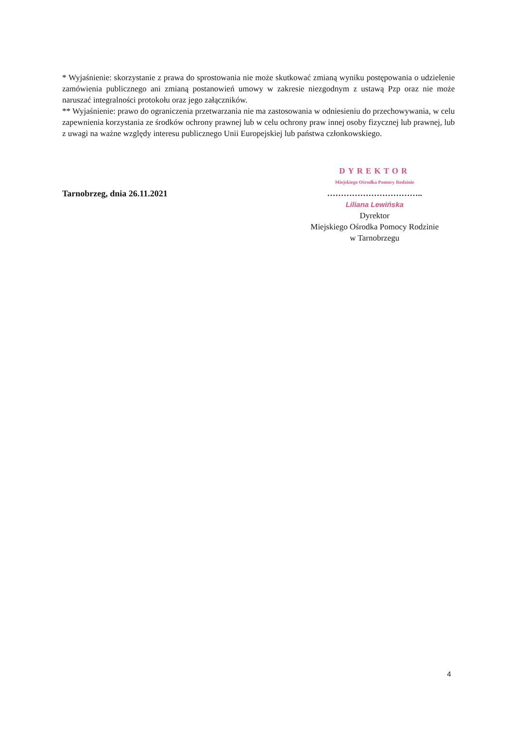* Wyjaśnienie: skorzystanie z prawa do sprostowania nie może skutkować zmianą wyniku postępowania o udzielenie zamówienia publicznego ani zmianą postanowień umowy w zakresie niezgodnym z ustawą Pzp oraz nie może naruszać integralności protokołu oraz jego załączników.
** Wyjaśnienie: prawo do ograniczenia przetwarzania nie ma zastosowania w odniesieniu do przechowywania, w celu zapewnienia korzystania ze środków ochrony prawnej lub w celu ochrony praw innej osoby fizycznej lub prawnej, lub z uwagi na ważne względy interesu publicznego Unii Europejskiej lub państwa członkowskiego.
Tarnobrzeg, dnia 26.11.2021
DYREKTOR
Miejskiego Ośrodka Pomocy Rodzinie
……………………………..
Liliana Lewińska
Dyrektor
Miejskiego Ośrodka Pomocy Rodzinie
w Tarnobrzegu
4